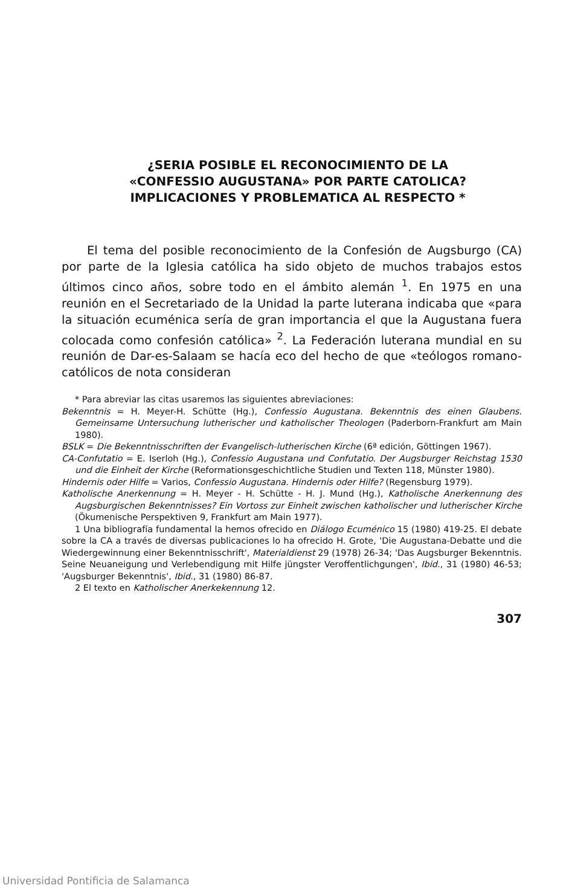¿SERIA POSIBLE EL RECONOCIMIENTO DE LA
«CONFESSIO AUGUSTANA» POR PARTE CATOLICA?
IMPLICACIONES Y PROBLEMATICA AL RESPECTO *
El tema del posible reconocimiento de la Confesión de Augsburgo (CA) por parte de la Iglesia católica ha sido objeto de muchos trabajos estos últimos cinco años, sobre todo en el ámbito alemán <sup>1</sup>. En 1975 en una reunión en el Secretariado de la Unidad la parte luterana indicaba que «para la situación ecuménica sería de gran importancia el que la Augustana fuera colocada como confesión católica» <sup>2</sup>. La Federación luterana mundial en su reunión de Dar-es-Salaam se hacía eco del hecho de que «teólogos romano-católicos de nota consideran
* Para abreviar las citas usaremos las siguientes abreviaciones:
Bekenntnis = H. Meyer-H. Schütte (Hg.), Confessio Augustana. Bekenntnis des einen Glaubens. Gemeinsame Untersuchung lutherischer und katholischer Theologen (Paderborn-Frankfurt am Main 1980).
BSLK = Die Bekenntnisschriften der Evangelisch-lutherischen Kirche (6ª edición, Göttingen 1967).
CA-Confutatio = E. Iserloh (Hg.), Confessio Augustana und Confutatio. Der Augsburger Reichstag 1530 und die Einheit der Kirche (Reformationsgeschichtliche Studien und Texten 118, Münster 1980).
Hindernis oder Hilfe = Varios, Confessio Augustana. Hindernis oder Hilfe? (Regensburg 1979).
Katholische Anerkennung = H. Meyer - H. Schütte - H. J. Mund (Hg.), Katholische Anerkennung des Augsburgischen Bekenntnisses? Ein Vortoss zur Einheit zwischen katholischer und lutherischer Kirche (Ökumenische Perspektiven 9, Frankfurt am Main 1977).
1 Una bibliografía fundamental la hemos ofrecido en Diálogo Ecuménico 15 (1980) 419-25. El debate sobre la CA a través de diversas publicaciones lo ha ofrecido H. Grote, 'Die Augustana-Debatte und die Wiedergewinnung einer Bekenntnisschrift', Materialdienst 29 (1978) 26-34; 'Das Augsburger Bekenntnis. Seine Neuaneigung und Verlebendigung mit Hilfe jüngster Veroffentlichgungen', Ibid., 31 (1980) 46-53; 'Augsburger Bekenntnis', Ibid., 31 (1980) 86-87.
2 El texto en Katholischer Anerkekennung 12.
307
Universidad Pontificia de Salamanca